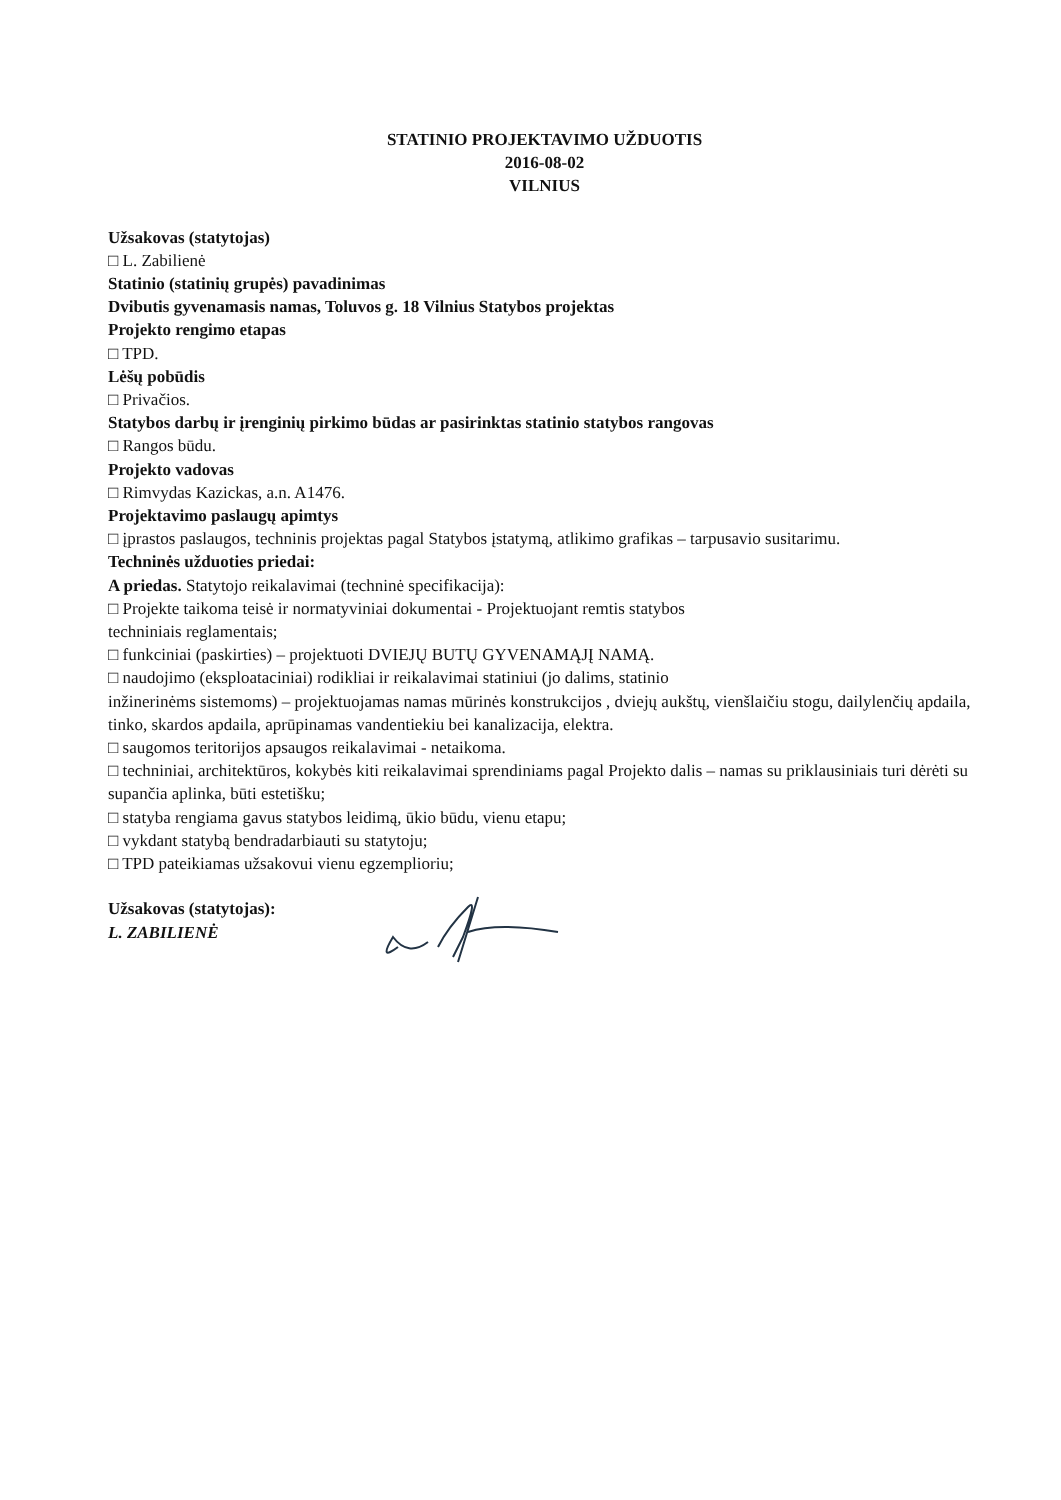STATINIO PROJEKTAVIMO UŽDUOTIS
2016-08-02
VILNIUS
Užsakovas (statytojas)
□ L. Zabilienė
Statinio (statinių grupės) pavadinimas
Dvibutis gyvenamasis namas, Toluvos g. 18 Vilnius Statybos projektas
Projekto rengimo etapas
□ TPD.
Lėšų pobūdis
□ Privačios.
Statybos darbų ir įrenginių pirkimo būdas ar pasirinktas statinio statybos rangovas
□ Rangos būdu.
Projekto vadovas
□ Rimvydas Kazickas, a.n. A1476.
Projektavimo paslaugų apimtys
□ įprastos paslaugos, techninis projektas pagal Statybos įstatymą, atlikimo grafikas – tarpusavio susitarimu.
Techninės užduoties priedai:
A priedas. Statytojo reikalavimai (techninė specifikacija):
□ Projekte taikoma teisė ir normatyviniai dokumentai - Projektuojant remtis statybos
techniniais reglamentais;
□ funkciniai (paskirties) – projektuoti DVIEJŲ BUTŲ GYVENAMĄJĮ NAMĄ.
□ naudojimo (eksploataciniai) rodikliai ir reikalavimai statiniui (jo dalims, statinio
inžinerinėms sistemoms) – projektuojamas namas mūrinės konstrukcijos , dviejų aukštų, vienšlaičiu stogu, dailylenčių apdaila, tinko, skardos apdaila, aprūpinamas vandentiekiu bei kanalizacija, elektra.
□ saugomos teritorijos apsaugos reikalavimai - netaikoma.
□ techniniai, architektūros, kokybės kiti reikalavimai sprendiniams pagal Projekto dalis – namas su priklausiniais turi dėrėti su supančia aplinka, būti estetišku;
□ statyba rengiama gavus statybos leidimą, ūkio būdu, vienu etapu;
□ vykdant statybą bendradarbiauti su statytoju;
□ TPD pateikiamas užsakovui vienu egzemplioriu;
Užsakovas (statytojas):
L. ZABILIENĖ